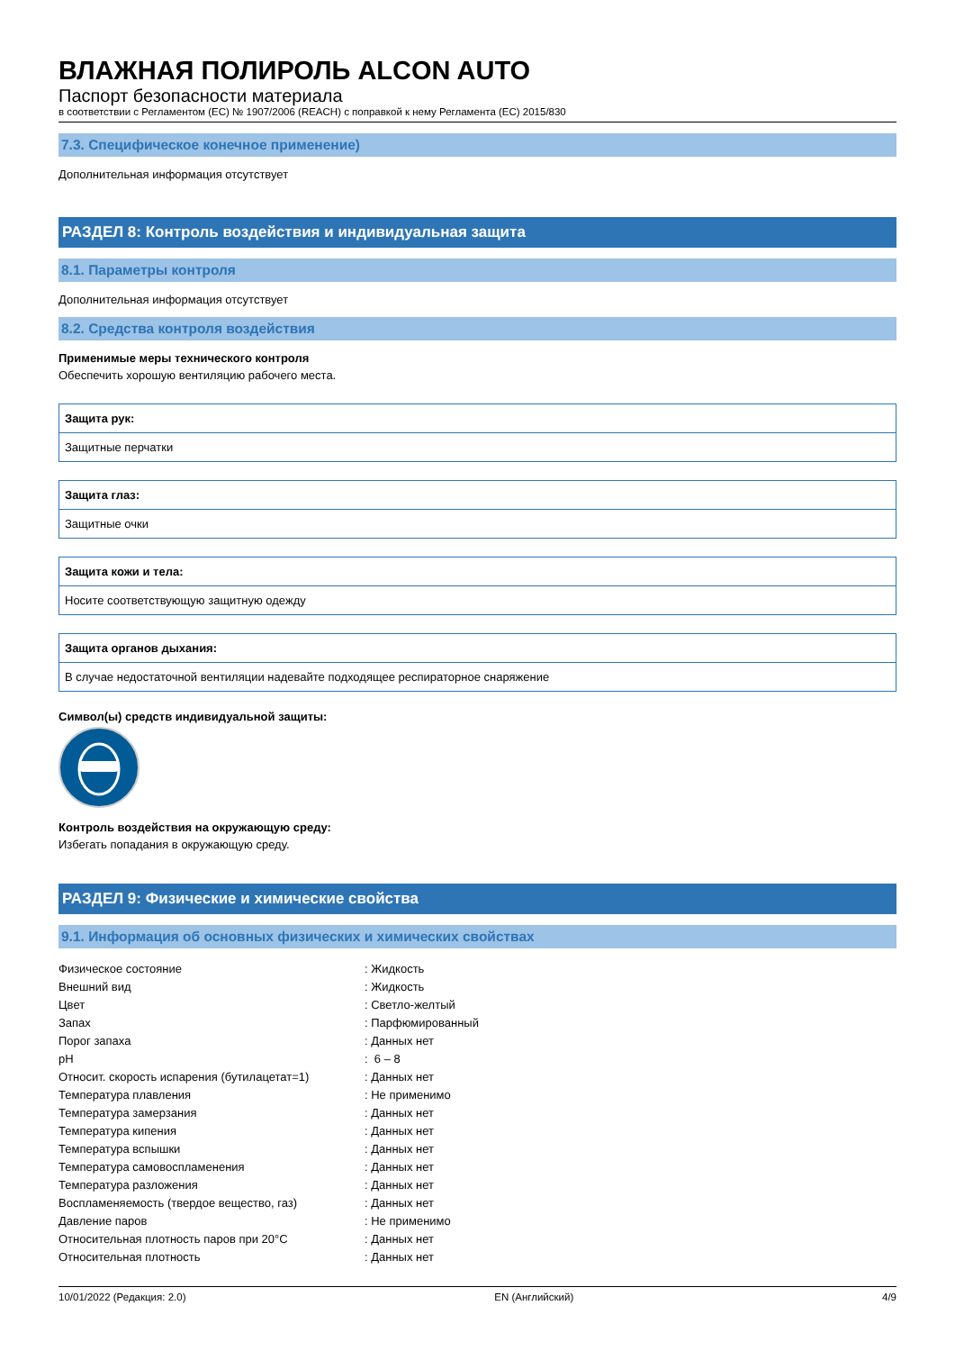ВЛАЖНАЯ ПОЛИРОЛЬ ALCON AUTO
Паспорт безопасности материала
в соответствии с Регламентом (ЕС) № 1907/2006 (REACH) с поправкой к нему Регламента (ЕС) 2015/830
7.3. Специфическое конечное применение)
Дополнительная информация отсутствует
РАЗДЕЛ 8: Контроль воздействия и индивидуальная защита
8.1. Параметры контроля
Дополнительная информация отсутствует
8.2. Средства контроля воздействия
Применимые меры технического контроля
Обеспечить хорошую вентиляцию рабочего места.
Защита рук:
Защитные перчатки
Защита глаз:
Защитные очки
Защита кожи и тела:
Носите соответствующую защитную одежду
Защита органов дыхания:
В случае недостаточной вентиляции надевайте подходящее респираторное снаряжение
Символ(ы) средств индивидуальной защиты:
Контроль воздействия на окружающую среду:
Избегать попадания в окружающую среду.
РАЗДЕЛ 9: Физические и химические свойства
9.1. Информация об основных физических и химических свойствах
| Физическое состояние | : Жидкость |
| Внешний вид | : Жидкость |
| Цвет | : Светло-желтый |
| Запах | : Парфюмированный |
| Порог запаха | : Данных нет |
| pH | : 6 – 8 |
| Относит. скорость испарения (бутилацетат=1) | : Данных нет |
| Температура плавления | : Не применимо |
| Температура замерзания | : Данных нет |
| Температура кипения | : Данных нет |
| Температура вспышки | : Данных нет |
| Температура самовоспламенения | : Данных нет |
| Температура разложения | : Данных нет |
| Воспламеняемость (твердое вещество, газ) | : Данных нет |
| Давление паров | : Не применимо |
| Относительная плотность паров при 20°C | : Данных нет |
| Относительная плотность | : Данных нет |
10/01/2022 (Редакция: 2.0) EN (Английский) 4/9